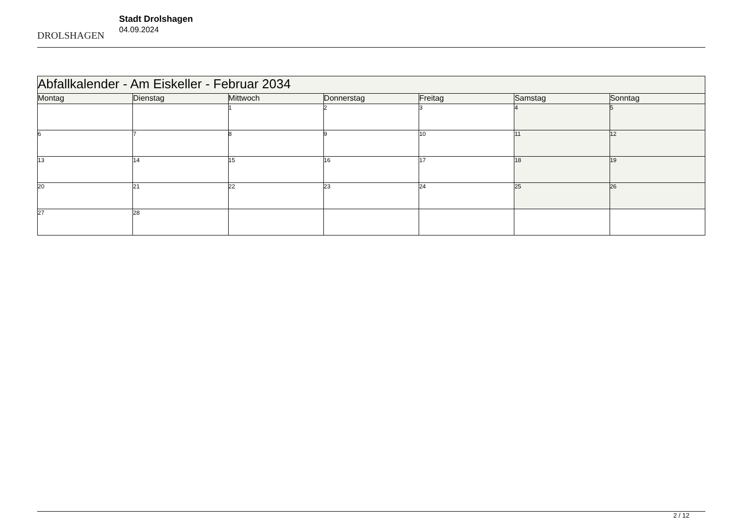DROLSHAGEN
Stadt Drolshagen
04.09.2024
| Abfallkalender - Am Eiskeller - Februar 2034 | | | | | | |
| Montag | Dienstag | Mittwoch | Donnerstag | Freitag | Samstag | Sonntag |
| | | 1 | 2 | 3 | 4 | 5 |
| 6 | 7 | 8 | 9 | 10 | 11 | 12 |
| 13 | 14 | 15 | 16 | 17 | 18 | 19 |
| 20 | 21 | 22 | 23 | 24 | 25 | 26 |
| 27 | 28 | | | | | |
2 / 12